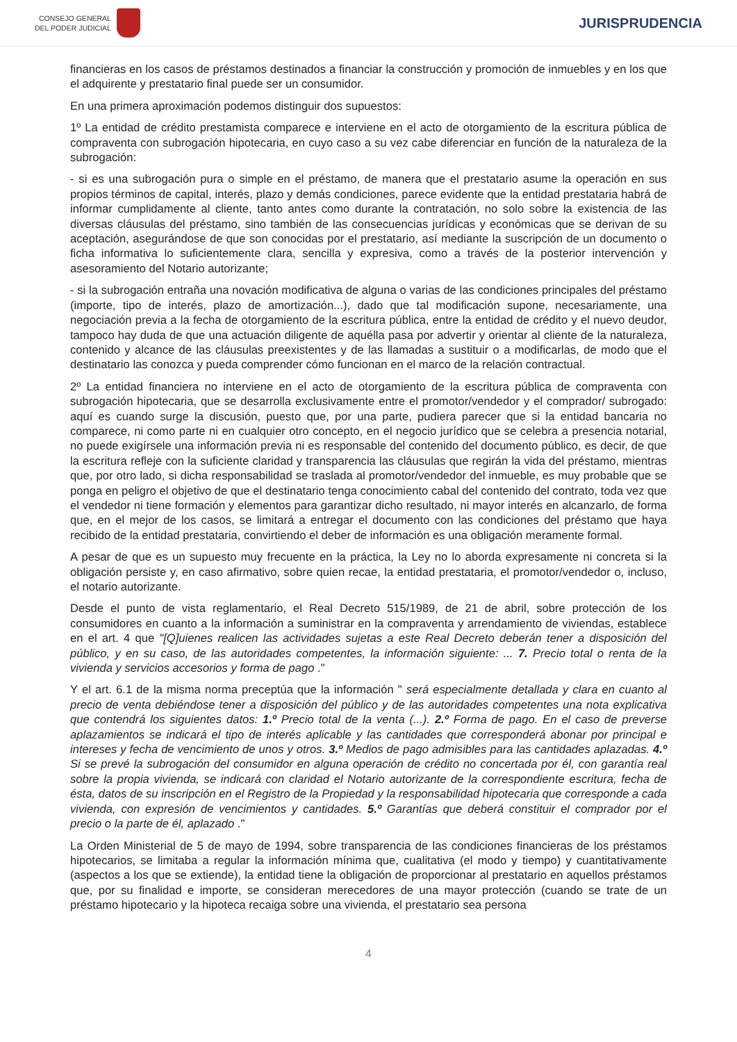CONSEJO GENERAL
DEL PODER JUDICIAL
JURISPRUDENCIA
financieras en los casos de préstamos destinados a financiar la construcción y promoción de inmuebles y en los que el adquirente y prestatario final puede ser un consumidor.
En una primera aproximación podemos distinguir dos supuestos:
1º La entidad de crédito prestamista comparece e interviene en el acto de otorgamiento de la escritura pública de compraventa con subrogación hipotecaria, en cuyo caso a su vez cabe diferenciar en función de la naturaleza de la subrogación:
- si es una subrogación pura o simple en el préstamo, de manera que el prestatario asume la operación en sus propios términos de capital, interés, plazo y demás condiciones, parece evidente que la entidad prestataria habrá de informar cumplidamente al cliente, tanto antes como durante la contratación, no solo sobre la existencia de las diversas cláusulas del préstamo, sino también de las consecuencias jurídicas y económicas que se derivan de su aceptación, asegurándose de que son conocidas por el prestatario, así mediante la suscripción de un documento o ficha informativa lo suficientemente clara, sencilla y expresiva, como a través de la posterior intervención y asesoramiento del Notario autorizante;
- si la subrogación entraña una novación modificativa de alguna o varias de las condiciones principales del préstamo (importe, tipo de interés, plazo de amortización...), dado que tal modificación supone, necesariamente, una negociación previa a la fecha de otorgamiento de la escritura pública, entre la entidad de crédito y el nuevo deudor, tampoco hay duda de que una actuación diligente de aquélla pasa por advertir y orientar al cliente de la naturaleza, contenido y alcance de las cláusulas preexistentes y de las llamadas a sustituir o a modificarlas, de modo que el destinatario las conozca y pueda comprender cómo funcionan en el marco de la relación contractual.
2º La entidad financiera no interviene en el acto de otorgamiento de la escritura pública de compraventa con subrogación hipotecaria, que se desarrolla exclusivamente entre el promotor/vendedor y el comprador/ subrogado: aquí es cuando surge la discusión, puesto que, por una parte, pudiera parecer que si la entidad bancaria no comparece, ni como parte ni en cualquier otro concepto, en el negocio jurídico que se celebra a presencia notarial, no puede exigírsele una información previa ni es responsable del contenido del documento público, es decir, de que la escritura refleje con la suficiente claridad y transparencia las cláusulas que regirán la vida del préstamo, mientras que, por otro lado, si dicha responsabilidad se traslada al promotor/vendedor del inmueble, es muy probable que se ponga en peligro el objetivo de que el destinatario tenga conocimiento cabal del contenido del contrato, toda vez que el vendedor ni tiene formación y elementos para garantizar dicho resultado, ni mayor interés en alcanzarlo, de forma que, en el mejor de los casos, se limitará a entregar el documento con las condiciones del préstamo que haya recibido de la entidad prestataria, convirtiendo el deber de información es una obligación meramente formal.
A pesar de que es un supuesto muy frecuente en la práctica, la Ley no lo aborda expresamente ni concreta si la obligación persiste y, en caso afirmativo, sobre quien recae, la entidad prestataria, el promotor/vendedor o, incluso, el notario autorizante.
Desde el punto de vista reglamentario, el Real Decreto 515/1989, de 21 de abril, sobre protección de los consumidores en cuanto a la información a suministrar en la compraventa y arrendamiento de viviendas, establece en el art. 4 que "[Q]uienes realicen las actividades sujetas a este Real Decreto deberán tener a disposición del público, y en su caso, de las autoridades competentes, la información siguiente: ... 7. Precio total o renta de la vivienda y servicios accesorios y forma de pago ."
Y el art. 6.1 de la misma norma preceptúa que la información " será especialmente detallada y clara en cuanto al precio de venta debiéndose tener a disposición del público y de las autoridades competentes una nota explicativa que contendrá los siguientes datos: 1.º Precio total de la venta (...). 2.º Forma de pago. En el caso de preverse aplazamientos se indicará el tipo de interés aplicable y las cantidades que corresponderá abonar por principal e intereses y fecha de vencimiento de unos y otros. 3.º Medios de pago admisibles para las cantidades aplazadas. 4.º Si se prevé la subrogación del consumidor en alguna operación de crédito no concertada por él, con garantía real sobre la propia vivienda, se indicará con claridad el Notario autorizante de la correspondiente escritura, fecha de ésta, datos de su inscripción en el Registro de la Propiedad y la responsabilidad hipotecaria que corresponde a cada vivienda, con expresión de vencimientos y cantidades. 5.º Garantías que deberá constituir el comprador por el precio o la parte de él, aplazado ."
La Orden Ministerial de 5 de mayo de 1994, sobre transparencia de las condiciones financieras de los préstamos hipotecarios, se limitaba a regular la información mínima que, cualitativa (el modo y tiempo) y cuantitativamente (aspectos a los que se extiende), la entidad tiene la obligación de proporcionar al prestatario en aquellos préstamos que, por su finalidad e importe, se consideran merecedores de una mayor protección (cuando se trate de un préstamo hipotecario y la hipoteca recaiga sobre una vivienda, el prestatario sea persona
4